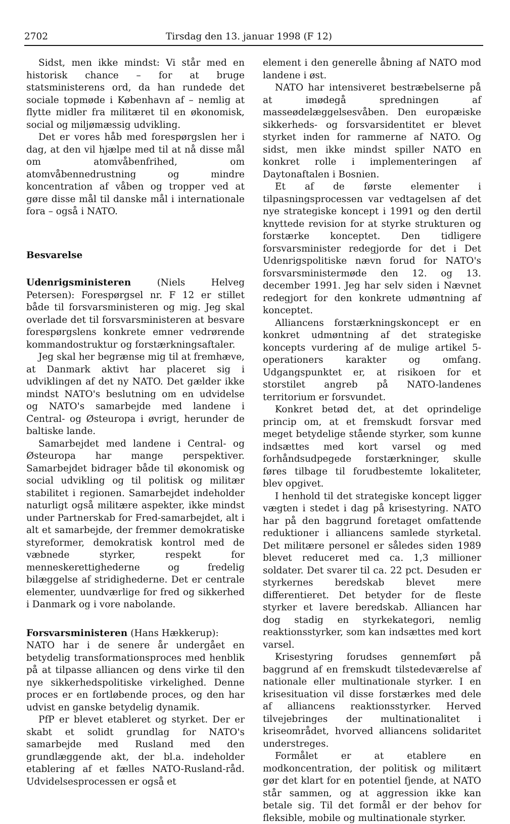2702 Tirsdag den 13. januar 1998 (F 12)
Sidst, men ikke mindst: Vi står med en historisk chance – for at bruge statsministerens ord, da han rundede det sociale topmøde i København af – nemlig at flytte midler fra militæret til en økonomisk, social og miljømæssig udvikling.
Det er vores håb med forespørgslen her i dag, at den vil hjælpe med til at nå disse mål om atomvåbenfrihed, om atomvåbennedrustning og mindre koncentration af våben og tropper ved at gøre disse mål til danske mål i internationale fora – også i NATO.
Besvarelse
Udenrigsministeren (Niels Helveg Petersen): Forespørgsel nr. F 12 er stillet både til forsvarsministeren og mig. Jeg skal overlade det til forsvarsministeren at besvare forespørgslens konkrete emner vedrørende kommandostruktur og forstærkningsaftaler.
Jeg skal her begrænse mig til at fremhæve, at Danmark aktivt har placeret sig i udviklingen af det ny NATO. Det gælder ikke mindst NATO's beslutning om en udvidelse og NATO's samarbejde med landene i Central- og Østeuropa i øvrigt, herunder de baltiske lande.
Samarbejdet med landene i Central- og Østeuropa har mange perspektiver. Samarbejdet bidrager både til økonomisk og social udvikling og til politisk og militær stabilitet i regionen. Samarbejdet indeholder naturligt også militære aspekter, ikke mindst under Partnerskab for Fred-samarbejdet, alt i alt et samarbejde, der fremmer demokratiske styreformer, demokratisk kontrol med de væbnede styrker, respekt for menneskerettighederne og fredelig bilæggelse af stridighederne. Det er centrale elementer, uundværlige for fred og sikkerhed i Danmark og i vore nabolande.
Forsvarsministeren (Hans Hækkerup):
NATO har i de senere år undergået en betydelig transformationsproces med henblik på at tilpasse alliancen og dens virke til den nye sikkerhedspolitiske virkelighed. Denne proces er en fortløbende proces, og den har udvist en ganske betydelig dynamik.
PfP er blevet etableret og styrket. Der er skabt et solidt grundlag for NATO's samarbejde med Rusland med den grundlæggende akt, der bl.a. indeholder etablering af et fælles NATO-Rusland-råd. Udvidelsesprocessen er også et
element i den generelle åbning af NATO mod landene i øst.
NATO har intensiveret bestræbelserne på at imødegå spredningen af masseødelæggelsesvåben. Den europæiske sikkerheds- og forsvarsidentitet er blevet styrket inden for rammerne af NATO. Og sidst, men ikke mindst spiller NATO en konkret rolle i implementeringen af Daytonaftalen i Bosnien.
Et af de første elementer i tilpasningsprocessen var vedtagelsen af det nye strategiske koncept i 1991 og den dertil knyttede revision for at styrke strukturen og forstærke konceptet. Den tidligere forsvarsminister redegjorde for det i Det Udenrigspolitiske nævn forud for NATO's forsvarsministermøde den 12. og 13. december 1991. Jeg har selv siden i Nævnet redegjort for den konkrete udmøntning af konceptet.
Alliancens forstærkningskoncept er en konkret udmøntning af det strategiske koncepts vurdering af de mulige artikel 5-operationers karakter og omfang. Udgangspunktet er, at risikoen for et storstilet angreb på NATO-landenes territorium er forsvundet.
Konkret betød det, at det oprindelige princip om, at et fremskudt forsvar med meget betydelige stående styrker, som kunne indsættes med kort varsel og med forhåndsudpegede forstærkninger, skulle føres tilbage til forudbestemte lokaliteter, blev opgivet.
I henhold til det strategiske koncept ligger vægten i stedet i dag på krisestyring. NATO har på den baggrund foretaget omfattende reduktioner i alliancens samlede styrketal. Det militære personel er således siden 1989 blevet reduceret med ca. 1,3 millioner soldater. Det svarer til ca. 22 pct. Desuden er styrkernes beredskab blevet mere differentieret. Det betyder for de fleste styrker et lavere beredskab. Alliancen har dog stadig en styrkekategori, nemlig reaktionsstyrker, som kan indsættes med kort varsel.
Krisestyring forudses gennemført på baggrund af en fremskudt tilstedeværelse af nationale eller multinationale styrker. I en krisesituation vil disse forstærkes med dele af alliancens reaktionsstyrker. Herved tilvejebringes der multinationalitet i kriseområdet, hvorved alliancens solidaritet understreges.
Formålet er at etablere en modkoncentration, der politisk og militært gør det klart for en potentiel fjende, at NATO står sammen, og at aggression ikke kan betale sig. Til det formål er der behov for fleksible, mobile og multinationale styrker.